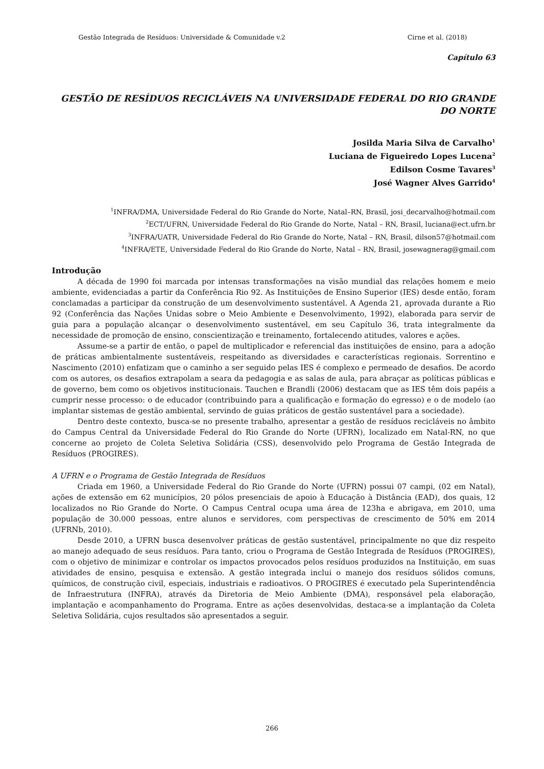Gestão Integrada de Resíduos: Universidade & Comunidade v.2 Cirne et al. (2018)
Capítulo 63
GESTÃO DE RESÍDUOS RECICLÁVEIS NA UNIVERSIDADE FEDERAL DO RIO GRANDE DO NORTE
Josilda Maria Silva de Carvalho<sup>1</sup>
Luciana de Figueiredo Lopes Lucena<sup>2</sup>
Edilson Cosme Tavares<sup>3</sup>
José Wagner Alves Garrido<sup>4</sup>
<sup>1</sup> INFRA/DMA, Universidade Federal do Rio Grande do Norte, Natal–RN, Brasil, josi_decarvalho@hotmail.com
<sup>2</sup> ECT/UFRN, Universidade Federal do Rio Grande do Norte, Natal – RN, Brasil, luciana@ect.ufrn.br
<sup>3</sup> INFRA/UATR, Universidade Federal do Rio Grande do Norte, Natal – RN, Brasil, dilson57@hotmail.com
<sup>4</sup> INFRA/ETE, Universidade Federal do Rio Grande do Norte, Natal – RN, Brasil, josewagnerag@gmail.com
Introdução
A década de 1990 foi marcada por intensas transformações na visão mundial das relações homem e meio ambiente, evidenciadas a partir da Conferência Rio 92. As Instituições de Ensino Superior (IES) desde então, foram conclamadas a participar da construção de um desenvolvimento sustentável. A Agenda 21, aprovada durante a Rio 92 (Conferência das Nações Unidas sobre o Meio Ambiente e Desenvolvimento, 1992), elaborada para servir de guia para a população alcançar o desenvolvimento sustentável, em seu Capítulo 36, trata integralmente da necessidade de promoção de ensino, conscientização e treinamento, fortalecendo atitudes, valores e ações.
Assume-se a partir de então, o papel de multiplicador e referencial das instituições de ensino, para a adoção de práticas ambientalmente sustentáveis, respeitando as diversidades e características regionais. Sorrentino e Nascimento (2010) enfatizam que o caminho a ser seguido pelas IES é complexo e permeado de desafios. De acordo com os autores, os desafios extrapolam a seara da pedagogia e as salas de aula, para abraçar as políticas públicas e de governo, bem como os objetivos institucionais. Tauchen e Brandli (2006) destacam que as IES têm dois papéis a cumprir nesse processo: o de educador (contribuindo para a qualificação e formação do egresso) e o de modelo (ao implantar sistemas de gestão ambiental, servindo de guias práticos de gestão sustentável para a sociedade).
Dentro deste contexto, busca-se no presente trabalho, apresentar a gestão de resíduos recicláveis no âmbito do Campus Central da Universidade Federal do Rio Grande do Norte (UFRN), localizado em Natal-RN, no que concerne ao projeto de Coleta Seletiva Solidária (CSS), desenvolvido pelo Programa de Gestão Integrada de Resíduos (PROGIRES).
A UFRN e o Programa de Gestão Integrada de Resíduos
Criada em 1960, a Universidade Federal do Rio Grande do Norte (UFRN) possui 07 campi, (02 em Natal), ações de extensão em 62 municípios, 20 pólos presenciais de apoio à Educação à Distância (EAD), dos quais, 12 localizados no Rio Grande do Norte. O Campus Central ocupa uma área de 123ha e abrigava, em 2010, uma população de 30.000 pessoas, entre alunos e servidores, com perspectivas de crescimento de 50% em 2014 (UFRNb, 2010).
Desde 2010, a UFRN busca desenvolver práticas de gestão sustentável, principalmente no que diz respeito ao manejo adequado de seus resíduos. Para tanto, criou o Programa de Gestão Integrada de Resíduos (PROGIRES), com o objetivo de minimizar e controlar os impactos provocados pelos resíduos produzidos na Instituição, em suas atividades de ensino, pesquisa e extensão. A gestão integrada inclui o manejo dos resíduos sólidos comuns, químicos, de construção civil, especiais, industriais e radioativos. O PROGIRES é executado pela Superintendência de Infraestrutura (INFRA), através da Diretoria de Meio Ambiente (DMA), responsável pela elaboração, implantação e acompanhamento do Programa. Entre as ações desenvolvidas, destaca-se a implantação da Coleta Seletiva Solidária, cujos resultados são apresentados a seguir.
266